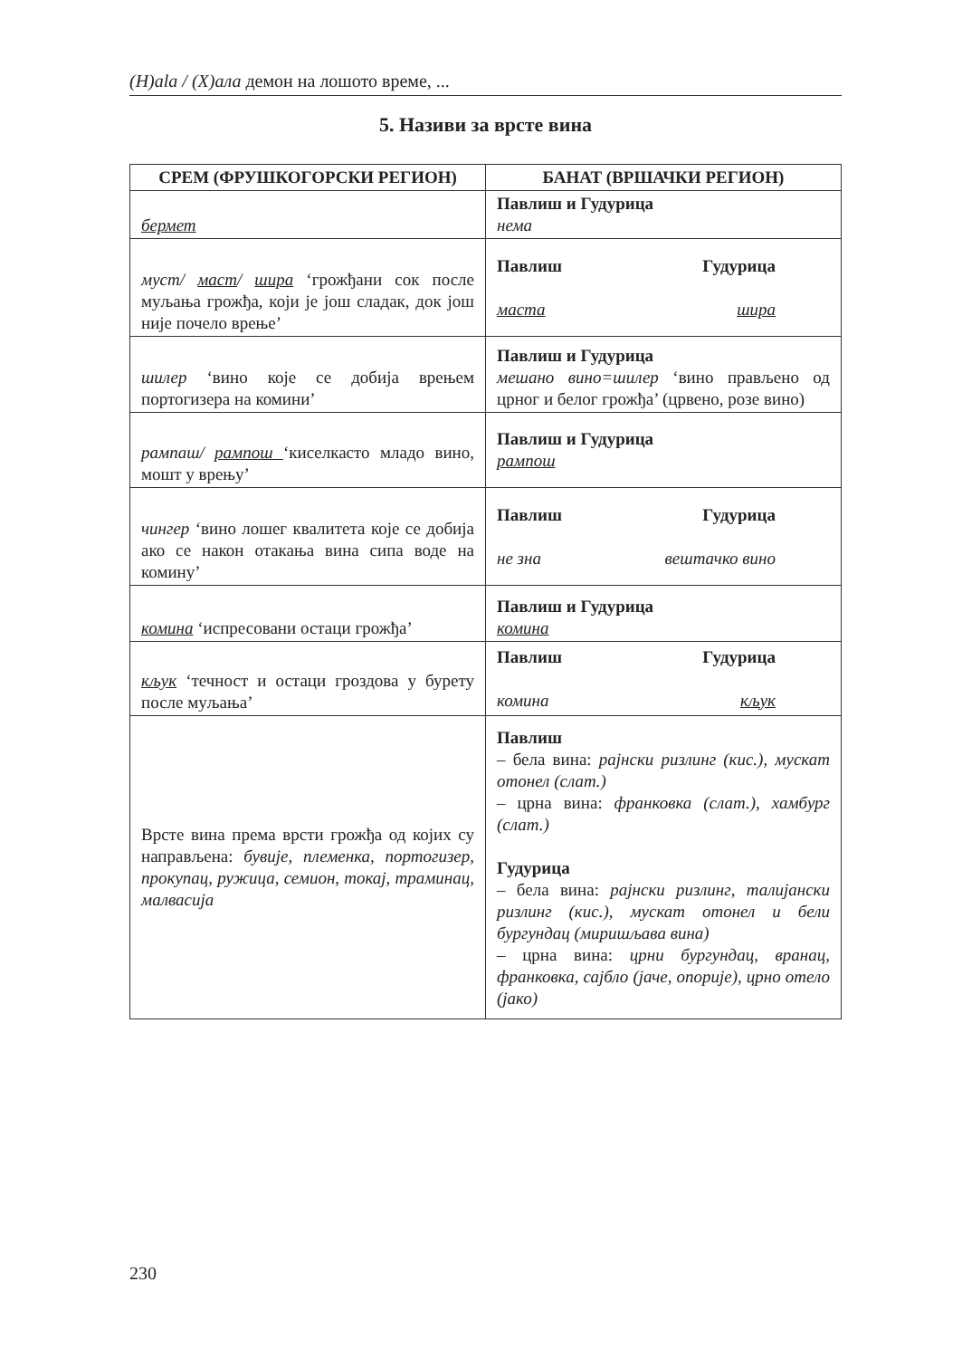(H)ala / (Х)ала демон на лошото време, ...
5. Називи за врсте вина
| СРЕМ (ФРУШКОГОРСКИ РЕГИОН) | БАНАТ (ВРШАЧКИ РЕГИОН) |
| --- | --- |
| бермет | Павлиш и Гудурица нема |
| муст/ маст / шира ‘грожђани сок после муљања грожђа, који је још сладак, док још није почело врење’ | Павлиш Гудурица маста шира |
| шилер ‘вино које се добија врењем портогизера на комини’ | Павлиш и Гудурица мешано вино=шилер ‘вино прављено од црног и белог грожђа’ (црвено, розе вино) |
| рампаш/ рампош ‘киселкасто младо вино, мошт у врењу’ | Павлиш и Гудурица рампош |
| чингер ‘вино лошег квалитета које се добија ако се након отакања вина сипа воде на комину’ | Павлиш Гудурица не зна вештачко вино |
| комина ‘испресовани остаци грожђа’ | Павлиш и Гудурица комина |
| кљук ‘течност и остаци гроздова у бурету после муљања’ | Павлиш Гудурица комина кљук |
| Врсте вина према врсти грожђа од којих су направљена: бувије, племенка, портогизер, прокупац, ружица, семион, токај, траминац, малвасија | Павлиш – бела вина: рајнски ризлинг (кис.), мускат отонел (слат.) – црна вина: франковка (слат.), хамбург (слат.) Гудурица – бела вина: рајнски ризлинг, талијански ризлинг (кис.), мускат отонел и бели бургундац (миришљава вина) – црна вина: црни бургундац, вранац, франковка, сајбло (јаче, опорије), црно отело (јако) |
230